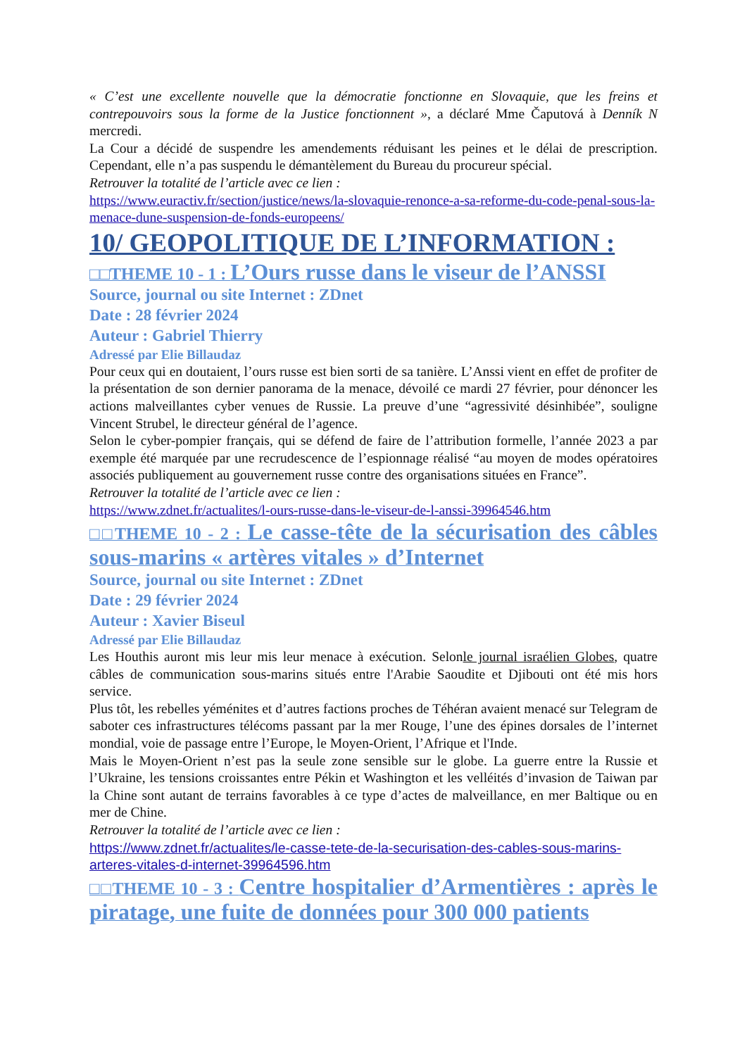« C’est une excellente nouvelle que la démocratie fonctionne en Slovaquie, que les freins et contrepouvoirs sous la forme de la Justice fonctionnent », a déclaré Mme Čaputová à Denník N mercredi.
La Cour a décidé de suspendre les amendements réduisant les peines et le délai de prescription. Cependant, elle n’a pas suspendu le démantèlement du Bureau du procureur spécial.
Retrouver la totalité de l’article avec ce lien :
https://www.euractiv.fr/section/justice/news/la-slovaquie-renonce-a-sa-reforme-du-code-penal-sous-la-menace-dune-suspension-de-fonds-europeens/
10/ GEOPOLITIQUE DE L’INFORMATION :
□□THEME 10 - 1 : L’Ours russe dans le viseur de l’ANSSI
Source, journal ou site Internet : ZDnet
Date : 28 février 2024
Auteur : Gabriel Thierry
Adressé par Elie Billaudaz
Pour ceux qui en doutaient, l’ours russe est bien sorti de sa tanière. L’Anssi vient en effet de profiter de la présentation de son dernier panorama de la menace, dévoilé ce mardi 27 février, pour dénoncer les actions malveillantes cyber venues de Russie. La preuve d’une “agressivité désinhibée”, souligne Vincent Strubel, le directeur général de l’agence.
Selon le cyber-pompier français, qui se défend de faire de l’attribution formelle, l’année 2023 a par exemple été marquée par une recrudescence de l’espionnage réalisé “au moyen de modes opératoires associés publiquement au gouvernement russe contre des organisations situées en France”.
Retrouver la totalité de l’article avec ce lien :
https://www.zdnet.fr/actualites/l-ours-russe-dans-le-viseur-de-l-anssi-39964546.htm
□□THEME 10 - 2 : Le casse-tête de la sécurisation des câbles sous-marins « artères vitales » d’Internet
Source, journal ou site Internet : ZDnet
Date : 29 février 2024
Auteur : Xavier Biseul
Adressé par Elie Billaudaz
Les Houthis auront mis leur mis leur menace à exécution. Selonle journal israélien Globes, quatre câbles de communication sous-marins situés entre l'Arabie Saoudite et Djibouti ont été mis hors service.
Plus tôt, les rebelles yéménites et d’autres factions proches de Téhéran avaient menacé sur Telegram de saboter ces infrastructures télécoms passant par la mer Rouge, l’une des épines dorsales de l’internet mondial, voie de passage entre l’Europe, le Moyen-Orient, l’Afrique et l'Inde.
Mais le Moyen-Orient n’est pas la seule zone sensible sur le globe. La guerre entre la Russie et l’Ukraine, les tensions croissantes entre Pékin et Washington et les velléités d’invasion de Taiwan par la Chine sont autant de terrains favorables à ce type d’actes de malveillance, en mer Baltique ou en mer de Chine.
Retrouver la totalité de l’article avec ce lien :
https://www.zdnet.fr/actualites/le-casse-tete-de-la-securisation-des-cables-sous-marins-arteres-vitales-d-internet-39964596.htm
□□THEME 10 - 3 : Centre hospitalier d’Armentières : après le piratage, une fuite de données pour 300 000 patients